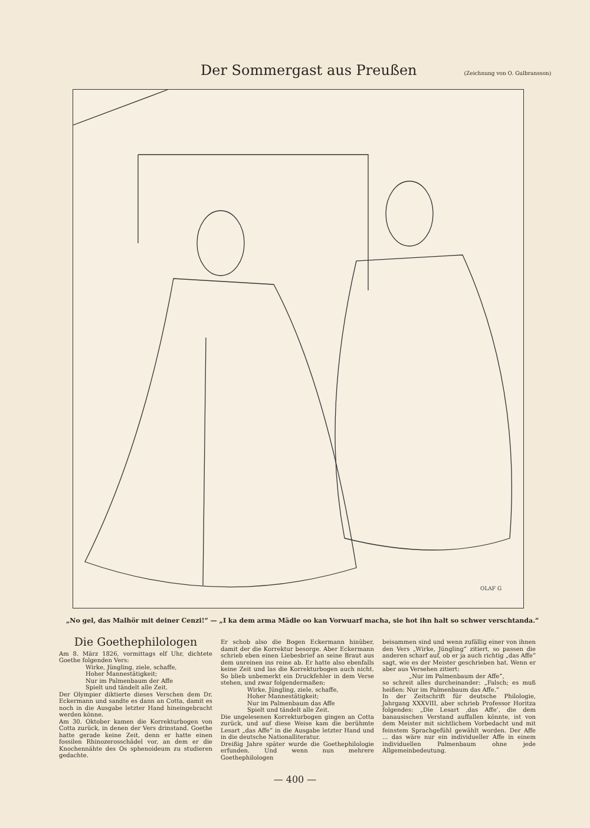Der Sommergast aus Preußen
(Zeichnung von O. Gulbransson)
OLAF G
„No gel, das Malhör mit deiner Cenzi!“ — „I ka dem arma Mädle oo kan Vorwuarf macha, sie hot ihn halt so schwer verschtanda.“
Die Goethephilologen
Am 8. März 1826, vormittags elf Uhr, dichtete Goethe folgenden Vers:
Wirke, Jüngling, ziele, schaffe,
Hoher Mannestätigkeit;
Nur im Palmenbaum der Affe
Spielt und tändelt alle Zeit.
Der Olympier diktierte dieses Verschen dem Dr. Eckermann und sandte es dann an Cotta, damit es noch in die Ausgabe letzter Hand hineingebracht werden könne.
Am 30. Oktober kamen die Korrekturbogen von Cotta zurück, in denen der Vers drinstand. Goethe hatte gerade keine Zeit, denn er hatte einen fossilen Rhinozerosschädel vor, an dem er die Knochennähte des Os sphenoideum zu studieren gedachte.
Er schob also die Bogen Eckermann hinüber, damit der die Korrektur besorge. Aber Eckermann schrieb eben einen Liebesbrief an seine Braut aus dem unreinen ins reine ab. Er hatte also ebenfalls keine Zeit und las die Korrekturbogen auch nicht. So blieb unbemerkt ein Druckfehler in dem Verse stehen, und zwar folgendermaßen:
Wirke, Jüngling, ziele, schaffe,
Hoher Mannestätigkeit;
Nur im Palmenbaum das Affe
Spielt und tändelt alle Zeit.
Die ungelesenen Korrekturbogen gingen an Cotta zurück, und auf diese Weise kam die berühmte Lesart „das Affe“ in die Ausgabe letzter Hand und in die deutsche Nationalliteratur.
Dreißig Jahre später wurde die Goethephilologie erfunden. Und wenn nun mehrere Goethephilologen
beisammen sind und wenn zufällig einer von ihnen den Vers „Wirke, Jüngling“ zitiert, so passen die anderen scharf auf, ob er ja auch richtig „das Affe“ sagt, wie es der Meister geschrieben hat. Wenn er aber aus Versehen zitiert:
„Nur im Palmenbaum der Affe“,
so schreit alles durcheinander: „Falsch; es muß heißen: Nur im Palmenbaum das Affe.“
In der Zeitschrift für deutsche Philologie, Jahrgang XXXVIII, aber schrieb Professor Horitza folgendes: „Die Lesart ‚das Affe‘, die dem banausischen Verstand auffallen könnte, ist von dem Meister mit sichtlichem Vorbedacht und mit feinstem Sprachgefühl gewählt worden. Der Affe ... das wäre nur ein individueller Affe in einem individuellen Palmenbaum ohne jede Allgemeinbedeutung.
— 400 —